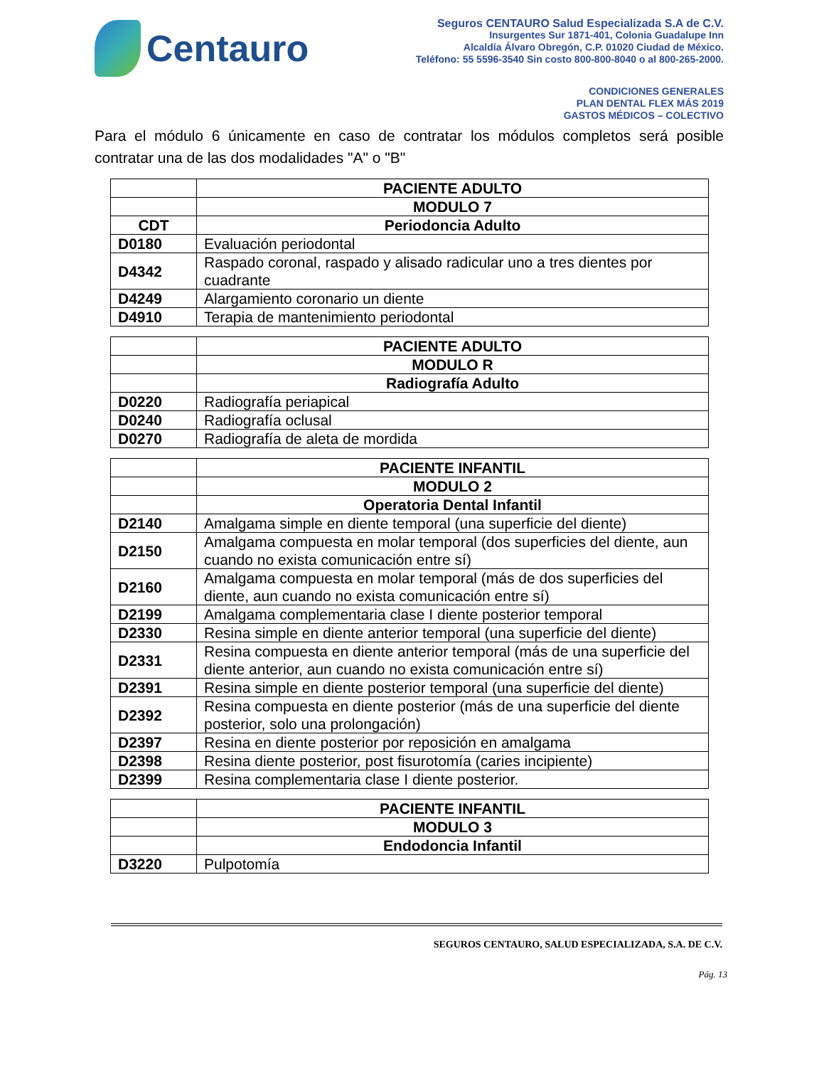Centauro
Seguros CENTAURO Salud Especializada S.A de C.V.
Insurgentes Sur 1871-401, Colonia Guadalupe Inn
Alcaldía Álvaro Obregón, C.P. 01020 Ciudad de México.
Teléfono: 55 5596-3540 Sin costo 800-800-8040 o al 800-265-2000.
CONDICIONES GENERALES
PLAN DENTAL FLEX MÁS 2019
GASTOS MÉDICOS – COLECTIVO
Para el módulo 6 únicamente en caso de contratar los módulos completos será posible contratar una de las dos modalidades "A" o "B"
| | PACIENTE ADULTO |
| | MODULO 7 |
| CDT | Periodoncia Adulto |
| D0180 | Evaluación periodontal |
| D4342 | Raspado coronal, raspado y alisado radicular uno a tres dientes por cuadrante |
| D4249 | Alargamiento coronario un diente |
| D4910 | Terapia de mantenimiento periodontal |
| | PACIENTE ADULTO |
| | MODULO R |
| | Radiografía Adulto |
| D0220 | Radiografía periapical |
| D0240 | Radiografía oclusal |
| D0270 | Radiografía de aleta de mordida |
| | PACIENTE INFANTIL |
| | MODULO 2 |
| | Operatoria Dental Infantil |
| D2140 | Amalgama simple en diente temporal (una superficie del diente) |
| D2150 | Amalgama compuesta en molar temporal (dos superficies del diente, aun cuando no exista comunicación entre sí) |
| D2160 | Amalgama compuesta en molar temporal (más de dos superficies del diente, aun cuando no exista comunicación entre sí) |
| D2199 | Amalgama complementaria clase I diente posterior temporal |
| D2330 | Resina simple en diente anterior temporal (una superficie del diente) |
| D2331 | Resina compuesta en diente anterior temporal (más de una superficie del diente anterior, aun cuando no exista comunicación entre sí) |
| D2391 | Resina simple en diente posterior temporal (una superficie del diente) |
| D2392 | Resina compuesta en diente posterior (más de una superficie del diente posterior, solo una prolongación) |
| D2397 | Resina en diente posterior por reposición en amalgama |
| D2398 | Resina diente posterior, post fisurotomía (caries incipiente) |
| D2399 | Resina complementaria clase I diente posterior. |
| | PACIENTE INFANTIL |
| | MODULO 3 |
| | Endodoncia Infantil |
| D3220 | Pulpotomía |
SEGUROS CENTAURO, SALUD ESPECIALIZADA, S.A. DE C.V.
Pág. 13